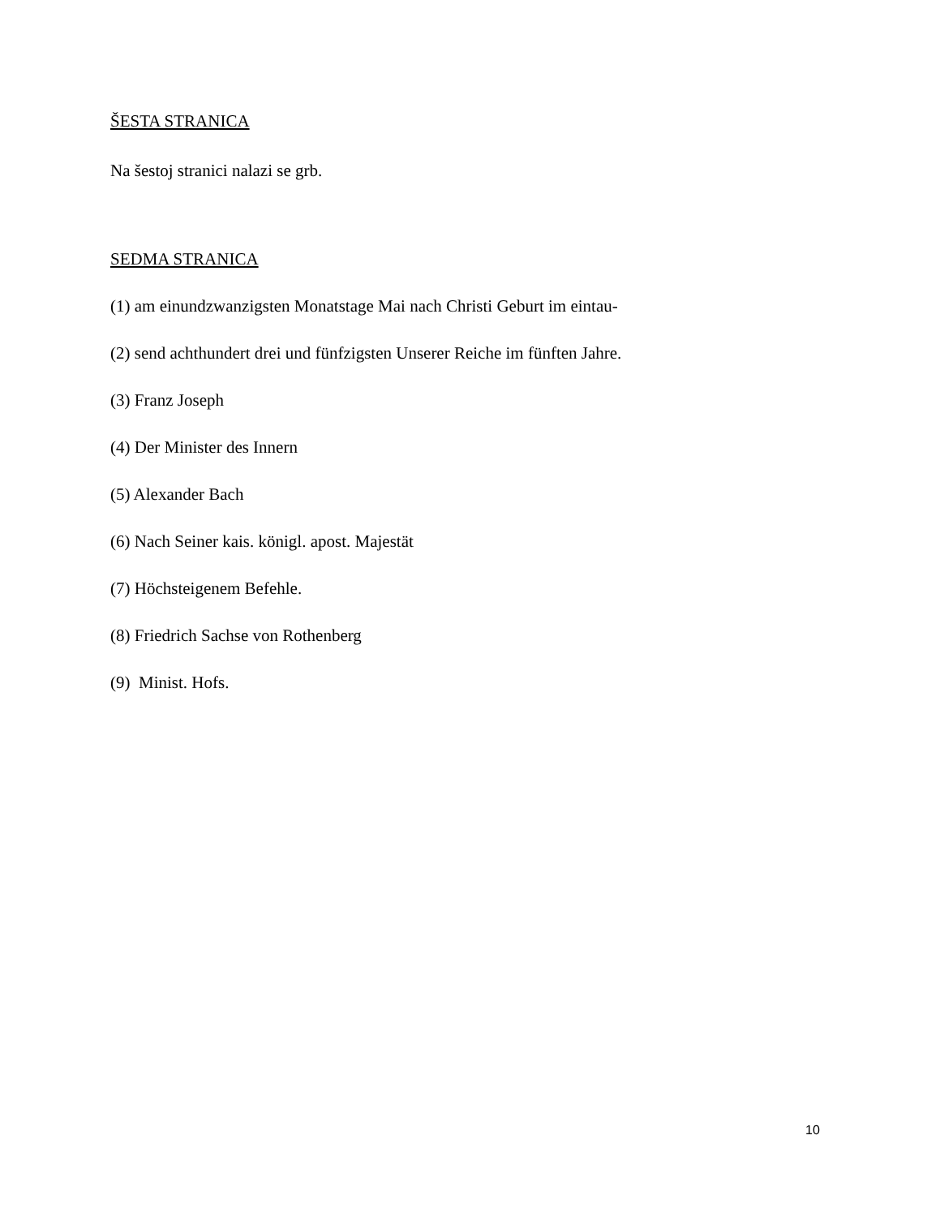ŠESTA STRANICA
Na šestoj stranici nalazi se grb.
SEDMA STRANICA
(1) am einundzwanzigsten Monatstage Mai nach Christi Geburt im eintau-
(2) send achthundert drei und fünfzigsten Unserer Reiche im fünften Jahre.
(3) Franz Joseph
(4) Der Minister des Innern
(5) Alexander Bach
(6) Nach Seiner kais. königl. apost. Majestät
(7) Höchsteigenem Befehle.
(8) Friedrich Sachse von Rothenberg
(9) Minist. Hofs.
10